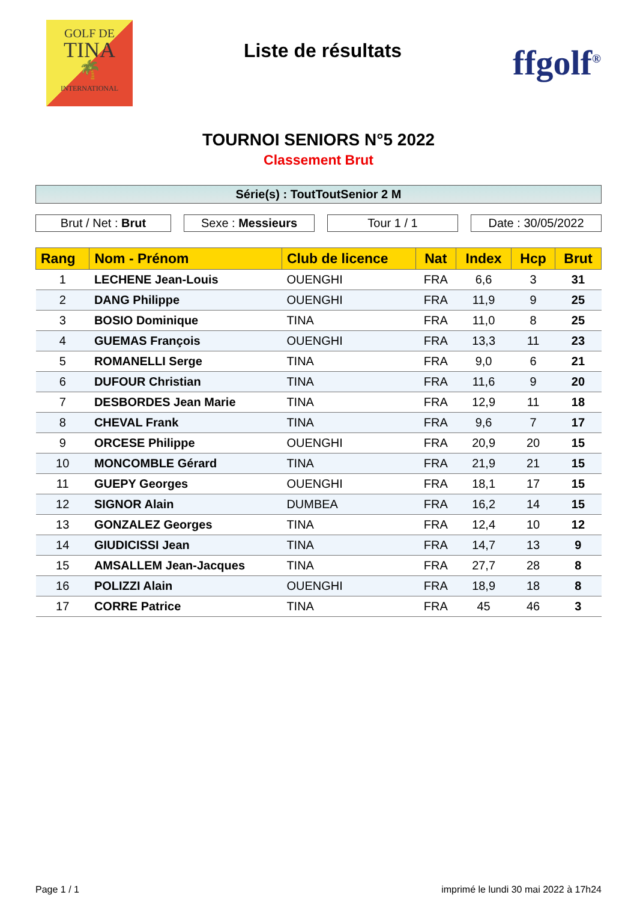GOLF DE
TINA
🌴
INTERNATIONAL
Liste de résultats
ffgolf<sup>®</sup>
TOURNOI SENIORS N°5 2022
Classement Brut
Série(s) : ToutToutSenior 2 M
Brut / Net : Brut Sexe : Messieurs Tour 1 / 1 Date : 30/05/2022
| Rang | Nom - Prénom | Club de licence | Nat | Index | Hcp | Brut |
| --- | --- | --- | --- | --- | --- | --- |
| 1 | LECHENE Jean-Louis | OUENGHI | FRA | 6,6 | 3 | 31 |
| 2 | DANG Philippe | OUENGHI | FRA | 11,9 | 9 | 25 |
| 3 | BOSIO Dominique | TINA | FRA | 11,0 | 8 | 25 |
| 4 | GUEMAS François | OUENGHI | FRA | 13,3 | 11 | 23 |
| 5 | ROMANELLI Serge | TINA | FRA | 9,0 | 6 | 21 |
| 6 | DUFOUR Christian | TINA | FRA | 11,6 | 9 | 20 |
| 7 | DESBORDES Jean Marie | TINA | FRA | 12,9 | 11 | 18 |
| 8 | CHEVAL Frank | TINA | FRA | 9,6 | 7 | 17 |
| 9 | ORCESE Philippe | OUENGHI | FRA | 20,9 | 20 | 15 |
| 10 | MONCOMBLE Gérard | TINA | FRA | 21,9 | 21 | 15 |
| 11 | GUEPY Georges | OUENGHI | FRA | 18,1 | 17 | 15 |
| 12 | SIGNOR Alain | DUMBEA | FRA | 16,2 | 14 | 15 |
| 13 | GONZALEZ Georges | TINA | FRA | 12,4 | 10 | 12 |
| 14 | GIUDICISSI Jean | TINA | FRA | 14,7 | 13 | 9 |
| 15 | AMSALLEM Jean-Jacques | TINA | FRA | 27,7 | 28 | 8 |
| 16 | POLIZZI Alain | OUENGHI | FRA | 18,9 | 18 | 8 |
| 17 | CORRE Patrice | TINA | FRA | 45 | 46 | 3 |
Page 1 / 1 imprimé le lundi 30 mai 2022 à 17h24